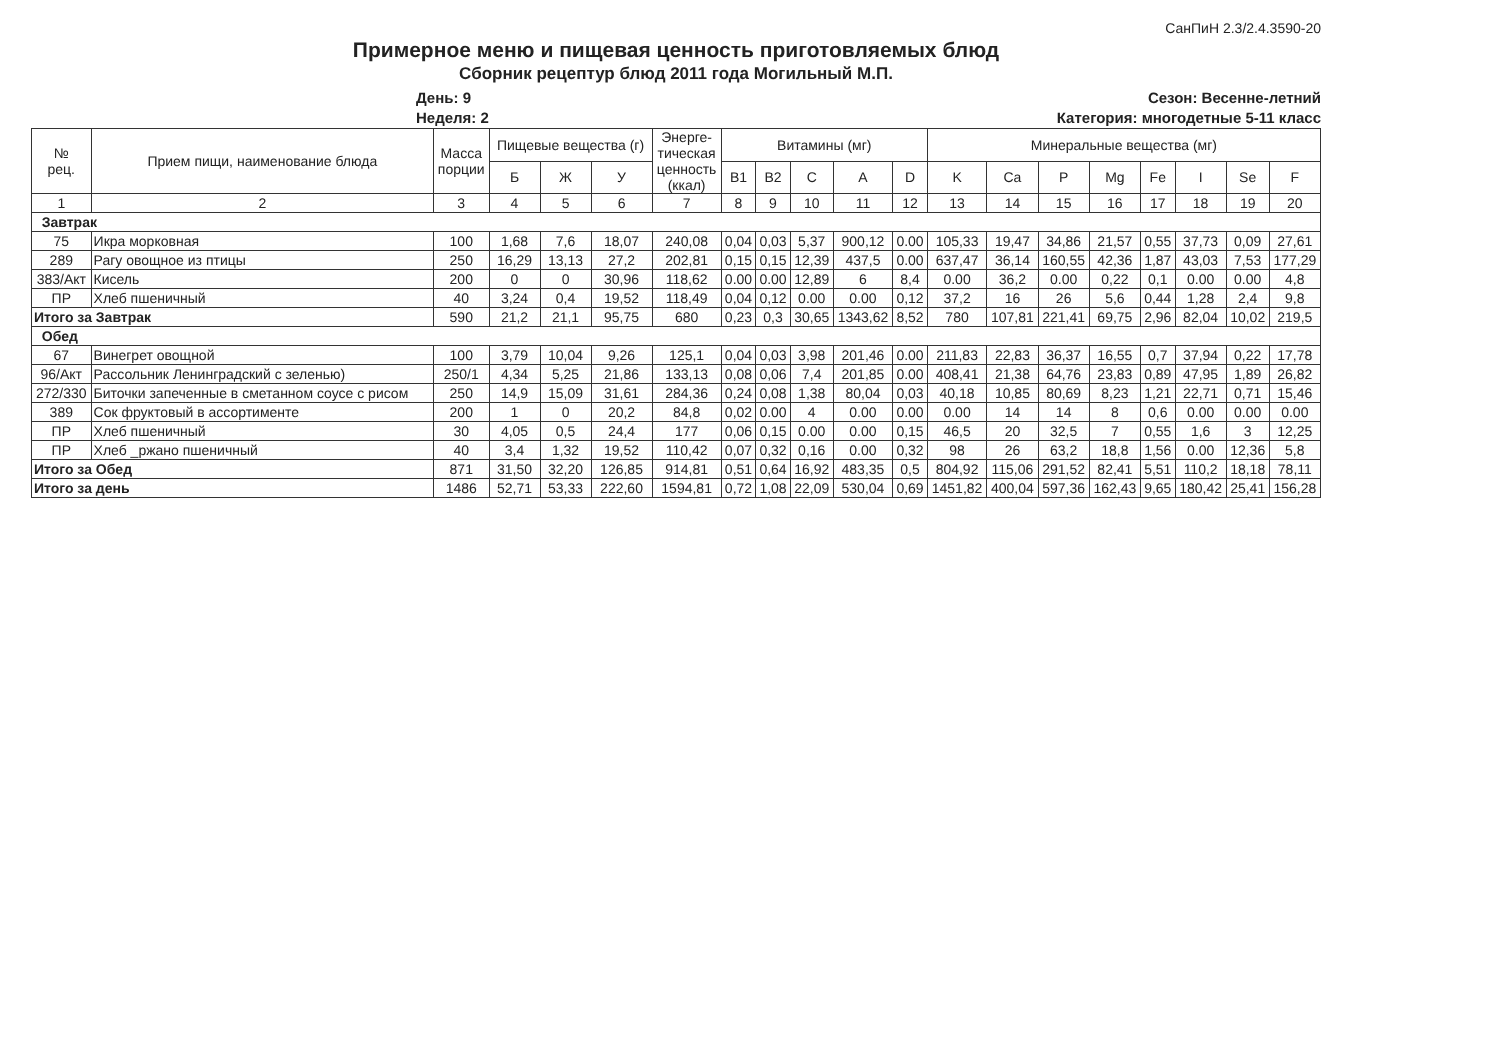СанПиН 2.3/2.4.3590-20
Примерное меню и пищевая ценность приготовляемых блюд
Сборник рецептур блюд 2011 года Могильный М.П.
День: 9
Неделя: 2
Сезон: Весенне-летний
Категория: многодетные 5-11 класс
| № рец. | Прием пищи, наименование блюда | Масса порции | Пищевые вещества (г) | | | Энерге- тическая ценность (ккал) | Витамины (мг) | | | | | Минеральные вещества (мг) | | | | | | | |
| --- | --- | --- | --- | --- | --- | --- | --- | --- | --- | --- | --- | --- | --- | --- | --- | --- | --- | --- | --- |
| | | | Б | Ж | У | | B1 | B2 | C | A | D | K | Ca | P | Mg | Fe | I | Se | F |
| 1 | 2 | 3 | 4 | 5 | 6 | 7 | 8 | 9 | 10 | 11 | 12 | 13 | 14 | 15 | 16 | 17 | 18 | 19 | 20 |
| Завтрак | | | | | | | | | | | | | | | | | | | |
| 75 | Икра морковная | 100 | 1,68 | 7,6 | 18,07 | 240,08 | 0,04 | 0,03 | 5,37 | 900,12 | 0.00 | 105,33 | 19,47 | 34,86 | 21,57 | 0,55 | 37,73 | 0,09 | 27,61 |
| 289 | Рагу овощное из птицы | 250 | 16,29 | 13,13 | 27,2 | 202,81 | 0,15 | 0,15 | 12,39 | 437,5 | 0.00 | 637,47 | 36,14 | 160,55 | 42,36 | 1,87 | 43,03 | 7,53 | 177,29 |
| 383/Акт | Кисель | 200 | 0 | 0 | 30,96 | 118,62 | 0.00 | 0.00 | 12,89 | 6 | 8,4 | 0.00 | 36,2 | 0.00 | 0,22 | 0,1 | 0.00 | 0.00 | 4,8 |
| ПР | Хлеб пшеничный | 40 | 3,24 | 0,4 | 19,52 | 118,49 | 0,04 | 0,12 | 0.00 | 0.00 | 0,12 | 37,2 | 16 | 26 | 5,6 | 0,44 | 1,28 | 2,4 | 9,8 |
| Итого за Завтрак | | 590 | 21,2 | 21,1 | 95,75 | 680 | 0,23 | 0,3 | 30,65 | 1343,62 | 8,52 | 780 | 107,81 | 221,41 | 69,75 | 2,96 | 82,04 | 10,02 | 219,5 |
| Обед | | | | | | | | | | | | | | | | | | | |
| 67 | Винегрет овощной | 100 | 3,79 | 10,04 | 9,26 | 125,1 | 0,04 | 0,03 | 3,98 | 201,46 | 0.00 | 211,83 | 22,83 | 36,37 | 16,55 | 0,7 | 37,94 | 0,22 | 17,78 |
| 96/Акт | Рассольник Ленинградский с зеленью) | 250/1 | 4,34 | 5,25 | 21,86 | 133,13 | 0,08 | 0,06 | 7,4 | 201,85 | 0.00 | 408,41 | 21,38 | 64,76 | 23,83 | 0,89 | 47,95 | 1,89 | 26,82 |
| 272/330 | Биточки запеченные в сметанном соусе с рисом | 250 | 14,9 | 15,09 | 31,61 | 284,36 | 0,24 | 0,08 | 1,38 | 80,04 | 0,03 | 40,18 | 10,85 | 80,69 | 8,23 | 1,21 | 22,71 | 0,71 | 15,46 |
| 389 | Сок фруктовый в ассортименте | 200 | 1 | 0 | 20,2 | 84,8 | 0,02 | 0.00 | 4 | 0.00 | 0.00 | 0.00 | 14 | 14 | 8 | 0,6 | 0.00 | 0.00 | 0.00 |
| ПР | Хлеб пшеничный | 30 | 4,05 | 0,5 | 24,4 | 177 | 0,06 | 0,15 | 0.00 | 0.00 | 0,15 | 46,5 | 20 | 32,5 | 7 | 0,55 | 1,6 | 3 | 12,25 |
| ПР | Хлеб _ржано пшеничный | 40 | 3,4 | 1,32 | 19,52 | 110,42 | 0,07 | 0,32 | 0,16 | 0.00 | 0,32 | 98 | 26 | 63,2 | 18,8 | 1,56 | 0.00 | 12,36 | 5,8 |
| Итого за Обед | | 871 | 31,50 | 32,20 | 126,85 | 914,81 | 0,51 | 0,64 | 16,92 | 483,35 | 0,5 | 804,92 | 115,06 | 291,52 | 82,41 | 5,51 | 110,2 | 18,18 | 78,11 |
| Итого за день | | 1486 | 52,71 | 53,33 | 222,60 | 1594,81 | 0,72 | 1,08 | 22,09 | 530,04 | 0,69 | 1451,82 | 400,04 | 597,36 | 162,43 | 9,65 | 180,42 | 25,41 | 156,28 |